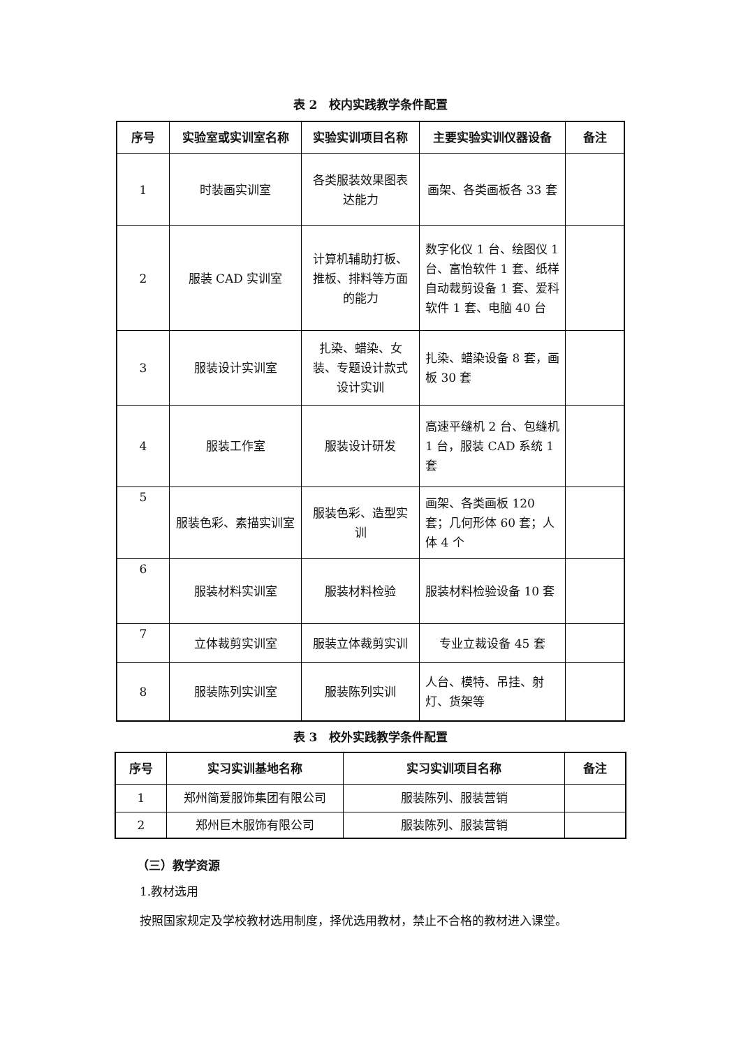表 2　校内实践教学条件配置
| 序号 | 实验室或实训室名称 | 实验实训项目名称 | 主要实验实训仪器设备 | 备注 |
| --- | --- | --- | --- | --- |
| 1 | 时装画实训室 | 各类服装效果图表达能力 | 画架、各类画板各 33 套 | |
| 2 | 服装 CAD 实训室 | 计算机辅助打板、推板、排料等方面的能力 | 数字化仪 1 台、绘图仪 1 台、富怡软件 1 套、纸样自动裁剪设备 1 套、爱科软件 1 套、电脑 40 台 | |
| 3 | 服装设计实训室 | 扎染、蜡染、女装、专题设计款式设计实训 | 扎染、蜡染设备 8 套，画板 30 套 | |
| 4 | 服装工作室 | 服装设计研发 | 高速平缝机 2 台、包缝机 1 台，服装 CAD 系统 1 套 | |
| 5 | 服装色彩、素描实训室 | 服装色彩、造型实训 | 画架、各类画板 120 套；几何形体 60 套；人体 4 个 | |
| 6 | 服装材料实训室 | 服装材料检验 | 服装材料检验设备 10 套 | |
| 7 | 立体裁剪实训室 | 服装立体裁剪实训 | 专业立裁设备 45 套 | |
| 8 | 服装陈列实训室 | 服装陈列实训 | 人台、模特、吊挂、射灯、货架等 | |
表 3　校外实践教学条件配置
| 序号 | 实习实训基地名称 | 实习实训项目名称 | 备注 |
| --- | --- | --- | --- |
| 1 | 郑州简爱服饰集团有限公司 | 服装陈列、服装营销 | |
| 2 | 郑州巨木服饰有限公司 | 服装陈列、服装营销 | |
（三）教学资源
1.教材选用
按照国家规定及学校教材选用制度，择优选用教材，禁止不合格的教材进入课堂。